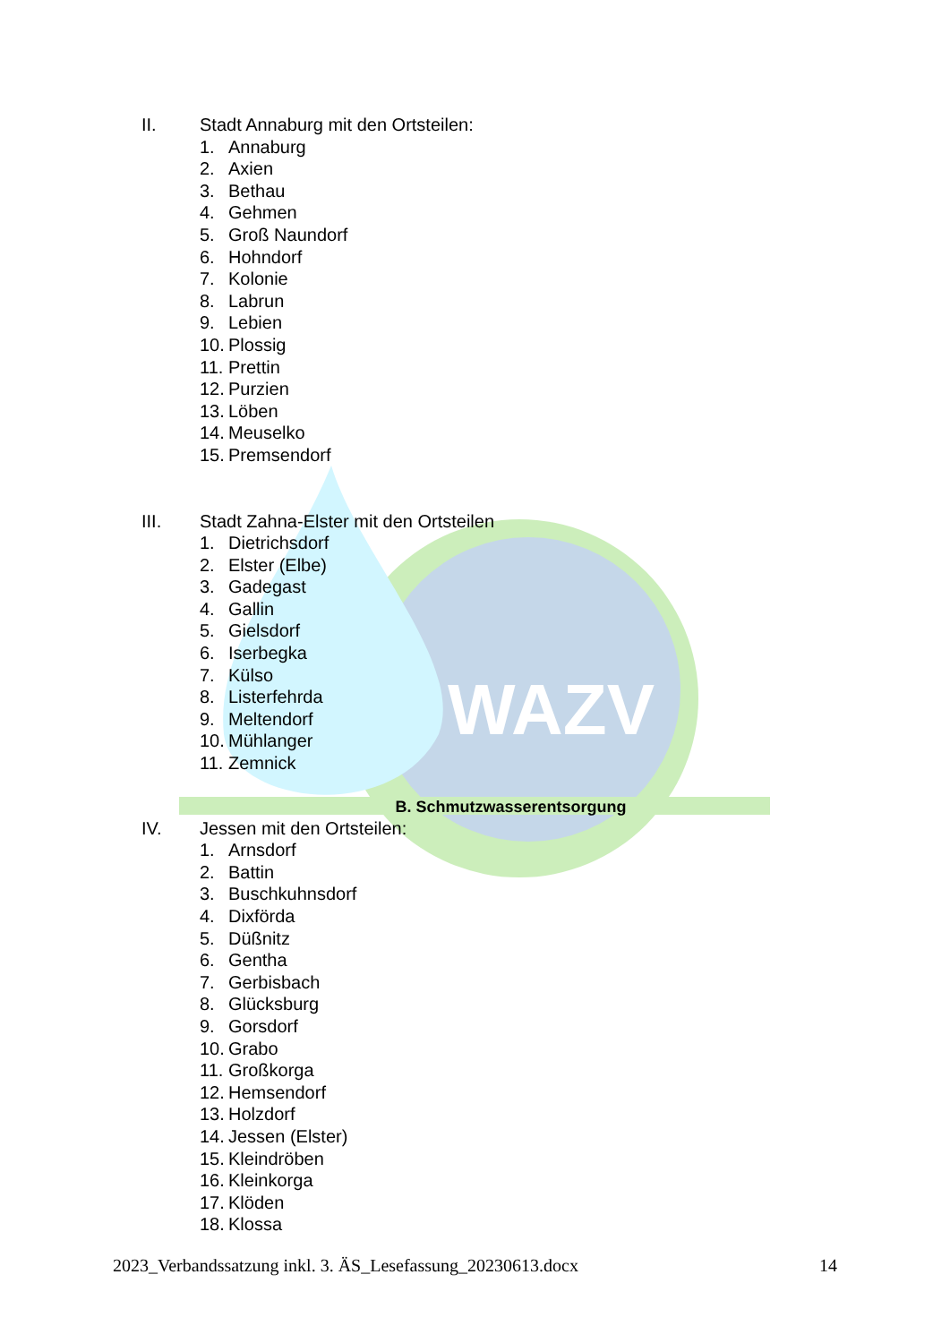WAZV
II. Stadt Annaburg mit den Ortsteilen:
1. Annaburg
2. Axien
3. Bethau
4. Gehmen
5. Groß Naundorf
6. Hohndorf
7. Kolonie
8. Labrun
9. Lebien
10. Plossig
11. Prettin
12. Purzien
13. Löben
14. Meuselko
15. Premsendorf
III. Stadt Zahna-Elster mit den Ortsteilen
1. Dietrichsdorf
2. Elster (Elbe)
3. Gadegast
4. Gallin
5. Gielsdorf
6. Iserbegka
7. Külso
8. Listerfehrda
9. Meltendorf
10. Mühlanger
11. Zemnick
B. Schmutzwasserentsorgung
IV. Jessen mit den Ortsteilen:
1. Arnsdorf
2. Battin
3. Buschkuhnsdorf
4. Dixförda
5. Düßnitz
6. Gentha
7. Gerbisbach
8. Glücksburg
9. Gorsdorf
10. Grabo
11. Großkorga
12. Hemsendorf
13. Holzdorf
14. Jessen (Elster)
15. Kleindröben
16. Kleinkorga
17. Klöden
18. Klossa
2023_Verbandssatzung inkl. 3. ÄS_Lesefassung_20230613.docx 14